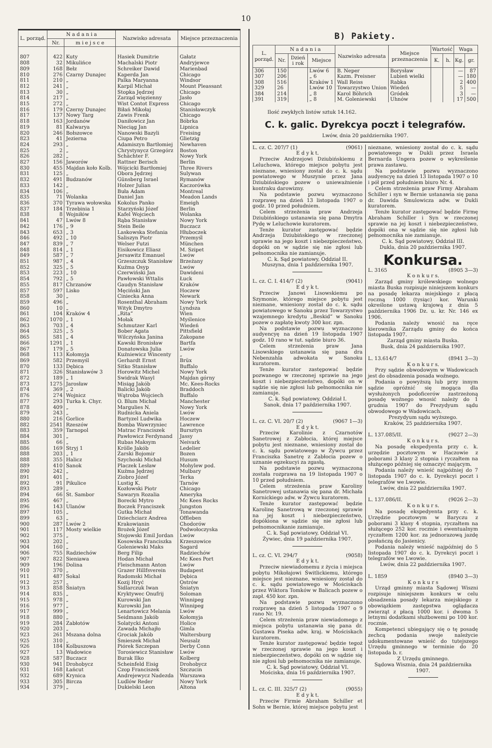10
| L. porząd. | N a d a n i a | | Nazwisko adresata | Miejsce przeznaczenia |
| --- | --- | --- | --- | --- |
| | Nr. | m i e j s c e | | |
| 807 | 422 | Kuty | Hasiek Dumitrie | Gałatz |
| 808 | 32 | Mikulińce | Machalski Piotr | Andryjewce |
| 809 | 168 | Bełz | Schreiker Dawid | Marienbad |
| 810 | 276 | Czarny Dunajec | Kaperda Jan | Chicago |
| 811 | 210 | „ | Palka Maryanna | Windsor |
| 812 | 241 | „ | Karpil Michał | Mount Pleassant |
| 813 | 30 | „ | Stopka Jędrzej | Chicago |
| 814 | 217 | „ | Zarząd więzienny | Jasło |
| 815 | 272 | „ | Wist Contot Express | Chicago |
| 816 | 179 | Czerny Dunajec | Biłań Mikołaj | Stanisławczyk |
| 817 | 137 | Nowy Targ | Zawis Frenk | Chicago |
| 818 | 163 | Jordanów | Daniłowicz Jan | Bóbrka |
| 819 | 81 | Kalwarya | Nieciąg Jan | Lipnica |
| 820 | 246 | Bołszowce | Nanowski Bazyli | Freising |
| 823 | 41 | Jezierna | Ciupa Petro | Glietzig |
| 824 | 293 | „ | Adamiszyn Bartłomiej | Newhaven |
| 825 | 2 | „ | Chrystynycz Grzegórz | Boston |
| 826 | 282 | „ | Schächter F. | Nowy York |
| 827 | 156 | Jaworów | Rattner Berisch | Berlin |
| 830 | 455 | Majdan koło Kolb. | Wójcicki Bartłomiej | Three Rivers |
| 831 | 125 | „ | Obora Jędrzej | Sulywan |
| 832 | 491 | Budzanów | Günsberg Israel | Rymanów |
| 833 | 142 | „ | Holzer Julian | Kaczorówka |
| 834 | 106 | „ | Buła Adam | Montreal |
| 835 | 71 | Wolanka | Daniel Jan | Meadon Lands |
| 836 | 370 | Tyrawa wołowska | Kokolus Panko | Emeigh |
| 837 | 184 | Trzebinia 1 | Starzyński Józef | Berlin |
| 838 | 8 | Wojniłów | Kafel Wojciech | Wolanka |
| 841 | 47 | Lwów 8 | Rąba Stanisław | Nowy York |
| 842 | 176 | „ 9 | Stein Beile | Buczacz |
| 843 | 653 | „ 3 | Laskowska Stefania | Hłuboczek |
| 846 | 492 | „ 10 | Saliszyn Piotr | Przemyśl |
| 847 | 839 | „ 7 | Welser Futzi | München |
| 848 | 814 | „ 1 | Eisikowicz Eliasz | M. Szipet |
| 849 | 587 | „ 7 | Jersawitz Emanuel | Lwów |
| 851 | 987 | „ 4 | Grzeszczuk Stanisław | Brzeżany |
| 852 | 325 | „ 5 | Kuźma Osyp | Lwów |
| 853 | 223 | „ 10 | Czerwiński Jan | Dawideni |
| 854 | 792 | „ 5 | Pawłowski Wttalis | Łuck |
| 855 | 817 | Chrzanów | Gaudyn Stanisław | Kraków |
| 857 | 597 | Lisko | Męciński Jan | Hoczew |
| 858 | 30 | „ | Ciniecka Anna | Newark |
| 859 | 496 | „ | Rosenthal Abraham | Nowy York |
| 860 | 10 | „ | Wityk Dmytro | Lyndsza |
| 861 | 104 | Kraków 4 | „Rita“ | Wien |
| 862 | 1070 | „ 1 | Mołak | Myślenice |
| 863 | 703 | „ 4 | Schmutzer Karl | Wiedeń |
| 864 | 325 | „ 5 | Bober Agata | Pittsfield |
| 865 | 581 | „ 4 | Wilczyńska Janina | Zakopane |
| 866 | 1291 | „ 1 | Kawski Bronisław | Bartfa |
| 867 | 179 | „ 5 | Donatowska Julia | Lwów |
| 868 | 113 | Kołomyja | Kuźniewicz Wincenty | „ |
| 869 | 582 | Przemyśl | Gerhardt Ernst | Brüx |
| 870 | 133 | Dębica | Sitko Stanisław | Buffalo |
| 871 | 326 | Stanisławów 3 | Horowitz Michel | Nowy York |
| 872 | 189 | „ 1 | Swidrak Wasyl | Majdan górny |
| 873 | 1275 | Jarosław | Misiąg Jakób | Mc. Kees-Rocks |
| 874 | 369 | „ 2 | Balicki Jakób | Braddoch |
| 876 | 274 | Wojnicz | Wątroba Wojciech | Buffalo |
| 877 | 293 | Turka k. Chyr. | O. Blum Michał | Manchester |
| 878 | 409 | „ | Margulies N. | Nowy York |
| 879 | 243 | „ | Rudnicka Aniela | Lwów |
| 880 | 216 | Gorlice | Bartyzel Ludwika | Hoczew |
| 882 | 2541 | Rzeszów | Bomba Wawrzyniec | Lawrence |
| 883 | 359 | Tarnopol | Matrac Franciszek | Bursztyn |
| 884 | 301 | „ | Pawłowicz Ferdynand | Jassy |
| 885 | 66 | „ | Rubas Maksym | Neivark |
| 886 | 169 | Stryj 1 | Krölle Jakób | Ledelier |
| 888 | 203 | „ 1 | Żarski Bojomir | Bozen |
| 888 | 355 | Halicz | Szychoski Michał | Husum |
| 889 | 410 | Sanok | Placzek Lesław | Mohylew pod. |
| 890 | 242 | „ | Kuźma Jędrzej | Mulbary |
| 891 | 401 | „ | Ziobro Józef | Terka |
| 892 | 91 | Pikulice | Lustig K. | Tarnów |
| 893 | 289 | „ | Kozłowski Piotr | Chicago |
| 894 | 66 | St. Sambor | Sawaryn Rozalia | Ameryka |
| 895 | 467 | „ | Borecki Mytro | Mc Kees Rocks |
| 896 | 143 | Ulanów | Boczek Franciszek | Jungston |
| 897 | 105 | „ | Gutka Michał | Tonawanda |
| 899 | 63 | „ | Dziechciarz Andrea | Offleben |
| 900 | 287 | Lwów 2 | Krakowianin | Chodorów |
| 901 | 117 | Mosty wielkie | Brożek Józef | Podwołoczyska |
| 902 | 375 | „ | Stojowski Emil Jordan | Lwów |
| 903 | 202 | „ | Kosowska Franciszka | Krzeszowice |
| 904 | 160 | „ | Goleniewski Maks | Sagard |
| 906 | 755 | Radziechów | Berg Filip | Radziechów |
| 907 | 822 | Sieniawa | Hodan Michał | Mc Kees Port |
| 909 | 196 | Dolina | Fleischmann Anton | Lwów |
| 910 | 370 | „ | Grazer Hillfsverein | Budapest |
| 911 | 487 | Sokal | Radomski Michał | Dębica |
| 912 | 257 | „ | Kozij Hryć | Ostrów |
| 913 | 858 | Śniatyn | Sidlarczuk Iwan | Śniatyn |
| 914 | 835 | „ | Kryktywec Onufrij | Soloman |
| 915 | 978 | „ | Kurowski Jan | Winnipeg |
| 916 | 977 | „ | Kurowski Jan | Winnipeg |
| 917 | 999 | „ | Lenartowicz Melania | Lwów |
| 918 | 880 | „ | Seidmann Jakób | Kołomyja |
| 919 | 284 | Zabłotów | Solatycki Antoni | Holice |
| 920 | 203 | „ | Zawada Michajło | Gimla |
| 923 | 261 | Mszana dolna | Grociak Jakób | Waltersburg |
| 925 | 310 | „ | Śmieszek Michał | Neusalz |
| 926 | 184 | Kolbuszowa | Piórek Szczepan | Derby Conn |
| 927 | 13 | Wadowice | Torosiewicz Stanisław | Lwów |
| 928 | 587 | Buczacz | Burak Ilko | Kolberg |
| 930 | 941 | Drohobycz | Scheinfeld Eisig | Drohobycz |
| 931 | 168 | Łańcut | Czop Franciszek | Szczucin |
| 932 | 689 | Krynica | Andrejewycz Nadezda | Warszawa |
| 933 | 305 | Bircza | Ludlów Reder | Nowy York |
| 934 | 379 | „ | Dukielski Leon | Altona |
B) Pakiety.
| L. porząd. | N a d a n i a | | | Nazwisko adresata | Miejsce przeznaczenia | Wartość | | Waga | |
| --- | --- | --- | --- | --- | --- | --- | --- | --- | --- |
| | Nr. | Dzień i rok | Miejsce | | | K. | h. | Kg. | gr. |
| 306 | 150 | | Lwów 6 | B. Neper | Borysław | | | — | 87 |
| 307 | 206 | | „ 6 | Kazm. Preisner | Lubień wielki | | | — | 180 |
| 308 | 516 | | Kraków 1 | Wall Reiss | Rabka | | | 2 | 400 |
| 329 | 26 | | Lwów 10 | Towarzystwo Union | Wiedeń | | | 5 | — |
| 384 | 214 | | „ 8 | Karol Böhrich | Gródek | | | 3 | — |
| 391 | 319 | | „ 8 | M. Goleniewski | Uhnów | | | 17 | 500 |
Ilość zwykłych listów sztuk 14.162.
C. k. galic. Dyrekcya poczt i telegrafów.
Lwów, dnia 20 października 1907.
L. cz. C. 207/7 (1) (9061)
E d y k t.
Przeciw Andrzejowi Dziubińskiemu z Leluchowa, którego miejsce pobytu jest nieznane, wniesiony został do c. k. sądu powiatowego w Muszynie przez Jana Dziubińskiego pozew o unieważnienie kontraku darowizny.
Na podstawie pozwu wyznaczono rozprawę na dzień 13 listopada 1907 o godz. 10 przed południem.
Celem strzeżenia praw Andrzeja Dziubińskiego ustanawia się pana Dmytra Pydę w Leluchowie kuratorem.
Tenże kurator zastępować będzie Andrzeja Dziubińskiego w rzeczonej sprawie na jego koszt i niebezpieczeństwo, dopóki on w sądzie się nie zgłosi lub pełnomocnika nie zamianuje.
C. k. Sąd powiatowy, Oddział II.
Muszyna, dnia 1 października 1907.
L. cz. C. I. 414/7 (2) (9041)
E d y k t.
Przeciw Janowi Lisowskiemu po Szymonie, którego miejsce pobytu jest nieznane, wniesiony został do c. k. sądu powiatowego w Sanoku przez Towarzystwo wzajemnego kredytu „Beskid“ w Sanoku pozew o zapłatę kwoty 300 kor. zpn.
Na podstawie pozwu wyznaczono audyencyę na dzień 19 listopada 1907 godz. 10 rano w tut. sądzie biuro 36.
Celem strzeżenia praw Jana Lisowskiego ustanawia się pana dra Nebenzahla adwokata w Sanoku kuratorem.
Tenże kurator zastępować będzie pozwanego w rzeczonej sprawie na jego koszt i niebezpieczeństwo, dopóki on w sądzie się nie zgłosi lub pełnomocnika nie zamianuje.
C. k. Sąd powiatowy, Oddział I.
Sanok, dnia 17 października 1907.
L. cz. C. VI. 20/7 (2) (9067 1—3)
E d y k t.
Przeciw Karolinie z Czarnotów Sanetrowej z Zabłocia, której miejsce pobytu jest nieznane, wniesiony został do c. k. sądu powiatowego w Żywcu przez Franciszka Sanetrę z Zabłocia pozew o uznanie egzekucyi za zgasłą.
Na podstawie pozwu wyznaczoną została rozprawa na 19 listopada 1907 o 10 przed południem.
Celem strzeżenia praw Karoliny Sanetrowej ustanawia się pana dr. Michała Kornickiego adw. w Żywcu kuratorem.
Tenże kurator zastępować będzie Karolinę Sanetrową w rzeczonej sprawie na jej koszt i niebezpieczeństwo, dopókiona w sądzie się nie zgłosi lub pełnomocnikanie zamianuje.
C. k. Sąd powiatowy, Oddział VI.
Żywiec, dnia 19 października 1907.
L. cz. C. VI. 294/7 (9058)
E d y k t.
Przeciw niewiadomemu z życia i miejsca pobytu Mikołajowi Świtlickiemu, którego miejsce jest nieznane, wniesiony został do c. k. sądu powiatowego w Mościskach przez Wiktora Tomków w Balicach pozew o zapł. 450 kor. zpn.
Na podstawie pozwu wyznaczono rozprawę na dzień 5 listopada 1907 o 9 rano Nr. 19.
Celem strzeżenia praw niewiadomego z miejsca pobytu ustanawia się pana dr. Gustawa Piseka adw. kraj. w Mościskach kuratorem.
Tenże kurator zastępować będzie tegoż w rzeczonej sprawie na jego koszt i niebezpieczeństwo, dopóki on w sądzie się nie zgłosi lub pełnomocnika nie zamianuje.
C. k. Sąd powiatowy, Oddział VI.
Mościska, dnia 16 października 1907.
L. cz. C. III. 325/7 (2) (9055)
E d y k t.
Przeciw Firmie Abraham Schiller et Sohn w Bernie, której miejsce pobytu jest
nieznane, wniesiony został do c. k. sądu powiatowego w Dukli przez Israela Bernarda Ungera pozew o wykreślenie prawa zastawu.
Na podstawie pozwu wyznaczono audyencyę na dzień 13 listopada 1907 o 10 i pół przed południem biuro Nr. 4.
Celem strzeżenia praw Firmy Abraham Schiller i syn w Bernie ustanawia się pana dr. Dawida Smulowicza adw. w Dukli kuratorem.
Tenże kurator zastępować będzie Firmę Abraham Schiller i Syn w rzeczonej sprawie na jej koszt i niebezpieczeństwo, dopóki ona w sądzie się nie zgłosi lub pełnomocnika nie zamianuje.
C. k. Sąd powiatowy, Oddział III.
Dukla, dnia 20 października 1907.
Konkursa.
L. 3165 (8905 3—3)
K o n k u r s.
Zarząd gminy królewskiego wolnego miasta Buska rozpisuje niniejszem konkurs na posadę lekarza miejskiego z płacą roczną 1000 (tysiąc) kor. Warunki określone ustawą krajową z dnia 5 października 1906 Dz. u. kr. Nr. 146 ex 1906.
Podania należy wnosić na ręce kierownika Zarządu gminy do końca listopada 1907.
Zarząd gminy miasta Buska.
Busk, dnia 24 października 1907.
L. 13.614/7 (8941 3—3)
K o n k u r s.
Przy sądzie obwodowym w Wadowicach jest do obsadzenia posada woźnego.
Podania o powyższą lub przy innym sądzie opróżnić się mogąca dla wysłużonych podoficerów zastrzeżoną posadę woźnego wnosić należy do 1 grudnia 1907 do Prezydyum sądu obwodowego w Wadowicach.
Prezydyum sądu wyższego.
Kraków, 25 października 1907.
L. 137.085/II. (9027 2—3)
K o n k u r s.
Na posadę ekspedyenta przy c. k. urzędzie pocztowym w Haczowie z poborami 3 klasy 2 stopnia i ryczałtem na służącego później się oznaczyć mającym.
Podania należy wnieść najpóźniej do 7 listopada 1907 do c. k. Dyrekcyi poczt i telegrafów we Lwowie.
Lwów, dnia 22 października 1907.
L. 137.086/II. (9026 2—3)
K o n k u r s.
Na posadę ekspedyenta przy c. k. Urzędzie pocztowym w Baryczu z poborami 3 klasy 4 stopnia, ryczałtem na służącego 252 kor. rocznie i ewentualnym ryczałtem 1200 kor. za jednorazową jazdę posłańczą do Jasienicy.
Podania należy wnieść najpóźniej do 5 listopada 1907 do c. k. Dyrekcyi poczt i telegrafów we Lwowie.
Lwów, dnia 22 października 1907.
L. 1859 (8940 3—3)
K o n k u r s
Urząd gminny miasta Sądowej Wiszni rozpisuje niniejszem konkurs w celu obsadzenia posady lekarza miejskiego z obowiązkiem zastępstwa oglądacza zwierząt z płacą 1000 kor. i dwoma 5 letnymi dodatkami służbowemi po 100 kor. rocznie.
Kompetenci ubiegający się o tę posadę zechcą podania swoje należycie udokumentowane wnieść do tutejszego Urzędu gminnego w terminie do 20 listopada b. r.
Z Urzędu gminnego.
Sądowa Wisznia, dnia 24 października 1907.